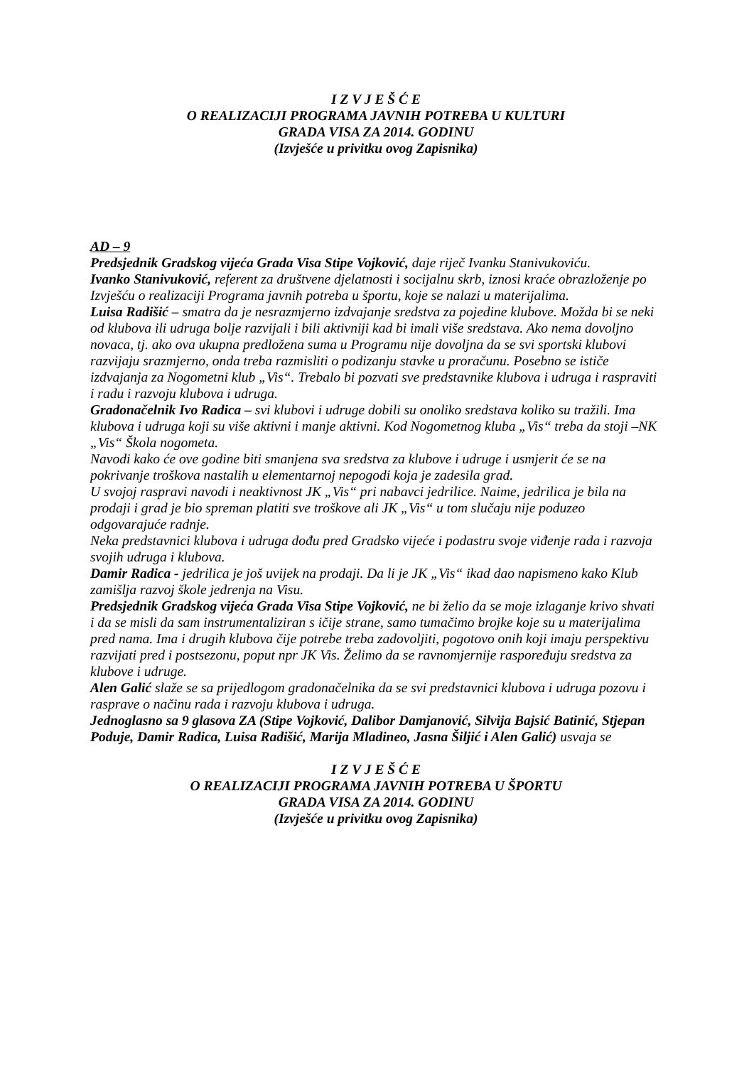I Z V J E Š Ć E
O REALIZACIJI PROGRAMA JAVNIH POTREBA U KULTURI
GRADA VISA ZA 2014. GODINU
(Izvješće u privitku ovog Zapisnika)
AD – 9
Predsjednik Gradskog vijeća Grada Visa Stipe Vojković, daje riječ Ivanku Stanivukoviću.
Ivanko Stanivuković, referent za društvene djelatnosti i socijalnu skrb, iznosi kraće obrazloženje po Izvješću o realizaciji Programa javnih potreba u športu, koje se nalazi u materijalima.
Luisa Radišić – smatra da je nesrazmjerno izdvajanje sredstva za pojedine klubove. Možda bi se neki od klubova ili udruga bolje razvijali i bili aktivniji kad bi imali više sredstava. Ako nema dovoljno novaca, tj. ako ova ukupna predložena suma u Programu nije dovoljna da se svi sportski klubovi razvijaju srazmjerno, onda treba razmisliti o podizanju stavke u proračunu. Posebno se ističe izdvajanja za Nogometni klub „Vis“. Trebalo bi pozvati sve predstavnike klubova i udruga i raspraviti i radu i razvoju klubova i udruga.
Gradonačelnik Ivo Radica – svi klubovi i udruge dobili su onoliko sredstava koliko su tražili. Ima klubova i udruga koji su više aktivni i manje aktivni. Kod Nogometnog kluba „Vis“ treba da stoji –NK „Vis“ Škola nogometa.
Navodi kako će ove godine biti smanjena sva sredstva za klubove i udruge i usmjerit će se na pokrivanje troškova nastalih u elementarnoj nepogodi koja je zadesila grad.
U svojoj raspravi navodi i neaktivnost JK „Vis“ pri nabavci jedrilice. Naime, jedrilica je bila na prodaji i grad je bio spreman platiti sve troškove ali JK „Vis“ u tom slučaju nije poduzeo odgovarajuće radnje.
Neka predstavnici klubova i udruga dođu pred Gradsko vijeće i podastru svoje viđenje rada i razvoja svojih udruga i klubova.
Damir Radica - jedrilica je još uvijek na prodaji. Da li je JK „Vis“ ikad dao napismeno kako Klub zamišlja razvoj škole jedrenja na Visu.
Predsjednik Gradskog vijeća Grada Visa Stipe Vojković, ne bi želio da se moje izlaganje krivo shvati i da se misli da sam instrumentaliziran s ičije strane, samo tumačimo brojke koje su u materijalima pred nama. Ima i drugih klubova čije potrebe treba zadovoljiti, pogotovo onih koji imaju perspektivu razvijati pred i postsezonu, poput npr JK Vis. Želimo da se ravnomjernije raspoređuju sredstva za klubove i udruge.
Alen Galić slaže se sa prijedlogom gradonačelnika da se svi predstavnici klubova i udruga pozovu i rasprave o načinu rada i razvoju klubova i udruga.
Jednoglasno sa 9 glasova ZA (Stipe Vojković, Dalibor Damjanović, Silvija Bajsić Batinić, Stjepan Poduje, Damir Radica, Luisa Radišić, Marija Mladineo, Jasna Šiljić i Alen Galić) usvaja se
I Z V J E Š Ć E
O REALIZACIJI PROGRAMA JAVNIH POTREBA U ŠPORTU
GRADA VISA ZA 2014. GODINU
(Izvješće u privitku ovog Zapisnika)